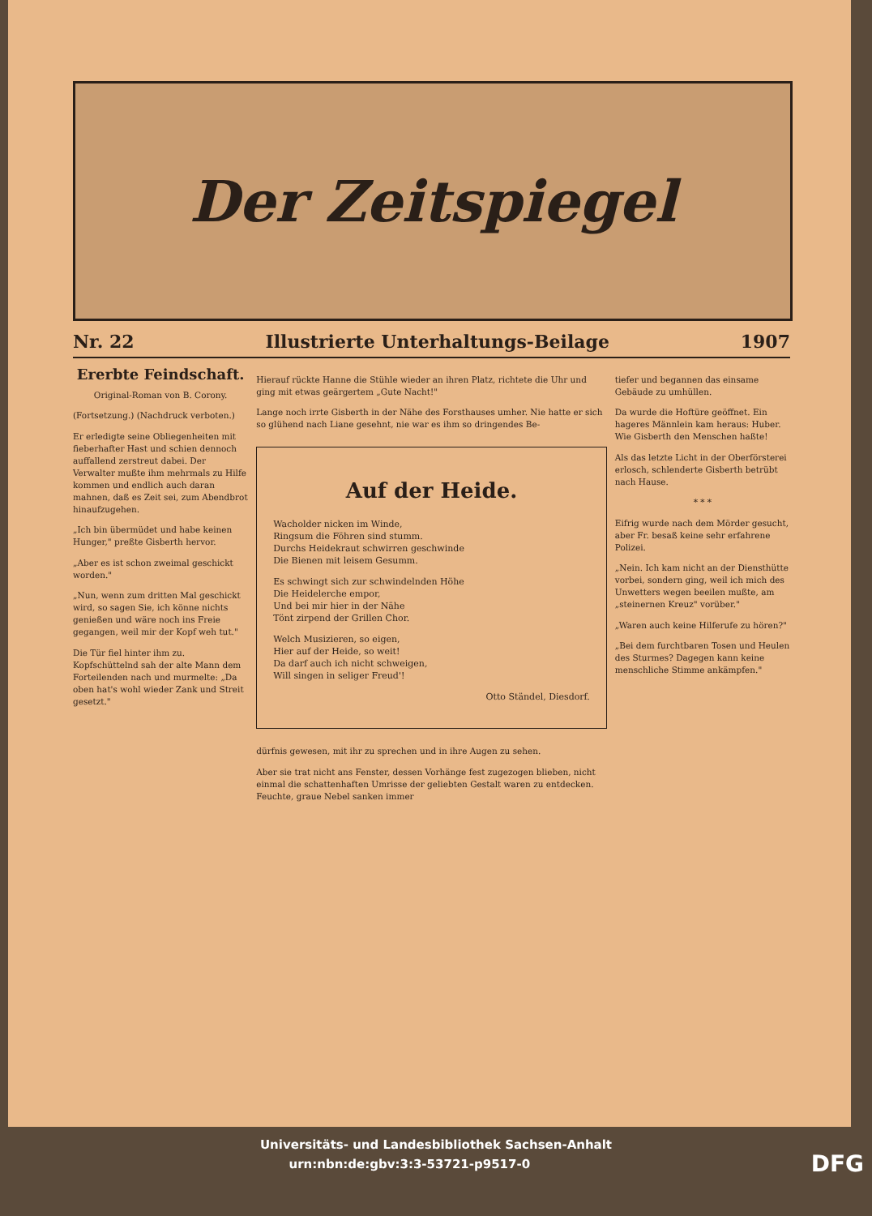Der Zeitspiegel
Nr. 22 Illustrierte Unterhaltungs-Beilage 1907
Ererbte Feindschaft.
Original-Roman von B. Corony.
(Fortsetzung.) (Nachdruck verboten.)
Er erledigte seine Obliegenheiten mit fieberhafter Hast und schien dennoch auffallend zerstreut dabei. Der Verwalter mußte ihm mehrmals zu Hilfe kommen und endlich auch daran mahnen, daß es Zeit sei, zum Abendbrot hinaufzugehen.
„Ich bin übermüdet und habe keinen Hunger," preßte Gisberth hervor.
„Aber es ist schon zweimal geschickt worden."
„Nun, wenn zum dritten Mal geschickt wird, so sagen Sie, ich könne nichts genießen und wäre noch ins Freie gegangen, weil mir der Kopf weh tut."
Die Tür fiel hinter ihm zu. Kopfschüttelnd sah der alte Mann dem Forteilenden nach und murmelte: „Da oben hat's wohl wieder Zank und Streit gesetzt."
Hierauf rückte Hanne die Stühle wieder an ihren Platz, richtete die Uhr und ging mit etwas geärgertem „Gute Nacht!"
Lange noch irrte Gisberth in der Nähe des Forsthauses umher. Nie hatte er sich so glühend nach Liane gesehnt, nie war es ihm so dringendes Be-
Auf der Heide.
Wacholder nicken im Winde,
Ringsum die Föhren sind stumm.
Durchs Heidekraut schwirren geschwinde
Die Bienen mit leisem Gesumm.
Es schwingt sich zur schwindelnden Höhe
Die Heidelerche empor,
Und bei mir hier in der Nähe
Tönt zirpend der Grillen Chor.
Welch Musizieren, so eigen,
Hier auf der Heide, so weit!
Da darf auch ich nicht schweigen,
Will singen in seliger Freud'!
Otto Ständel, Diesdorf.
dürfnis gewesen, mit ihr zu sprechen und in ihre Augen zu sehen.
Aber sie trat nicht ans Fenster, dessen Vorhänge fest zugezogen blieben, nicht einmal die schattenhaften Umrisse der geliebten Gestalt waren zu entdecken. Feuchte, graue Nebel sanken immer
tiefer und begannen das einsame Gebäude zu umhüllen.
Da wurde die Hoftüre geöffnet. Ein hageres Männlein kam heraus: Huber. Wie Gisberth den Menschen haßte!
Als das letzte Licht in der Oberförsterei erlosch, schlenderte Gisberth betrübt nach Hause.
* * *
Eifrig wurde nach dem Mörder gesucht, aber Fr. besaß keine sehr erfahrene Polizei.
„Nein. Ich kam nicht an der Diensthütte vorbei, sondern ging, weil ich mich des Unwetters wegen beeilen mußte, am „steinernen Kreuz" vorüber."
„Waren auch keine Hilferufe zu hören?"
„Bei dem furchtbaren Tosen und Heulen des Sturmes? Dagegen kann keine menschliche Stimme ankämpfen."
Universitäts- und Landesbibliothek Sachsen-Anhalt
urn:nbn:de:gbv:3:3-53721-p9517-0 DFG